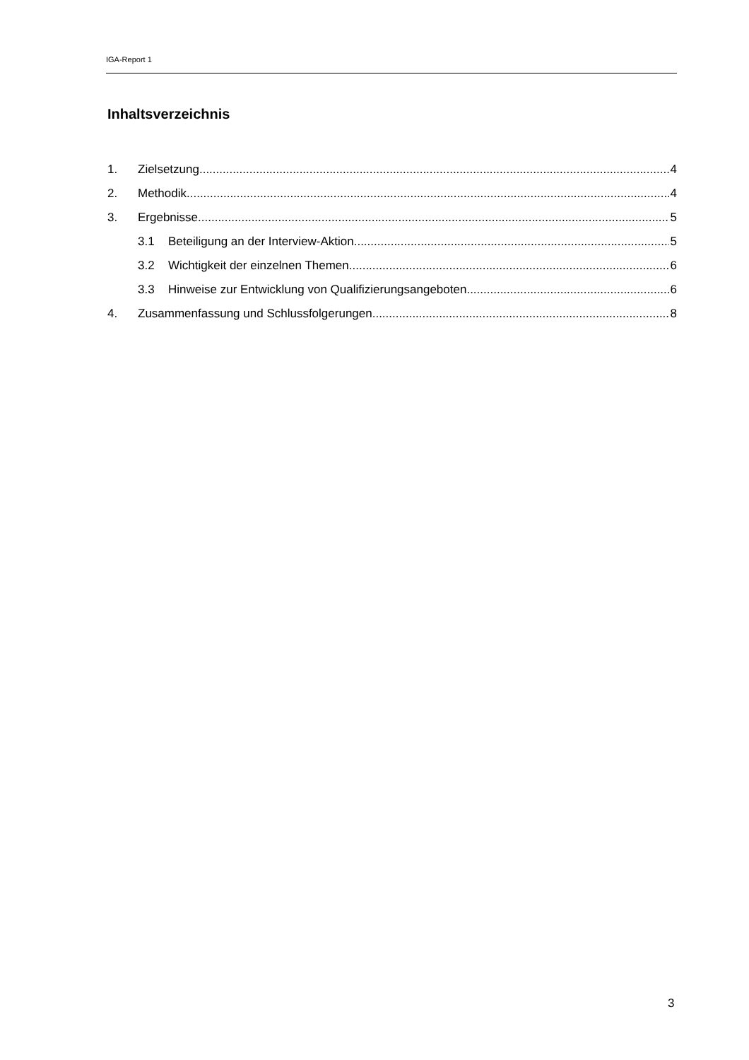IGA-Report 1
Inhaltsverzeichnis
1. Zielsetzung 4
2. Methodik 4
3. Ergebnisse 5
3.1 Beteiligung an der Interview-Aktion 5
3.2 Wichtigkeit der einzelnen Themen 6
3.3 Hinweise zur Entwicklung von Qualifizierungsangeboten 6
4. Zusammenfassung und Schlussfolgerungen 8
3